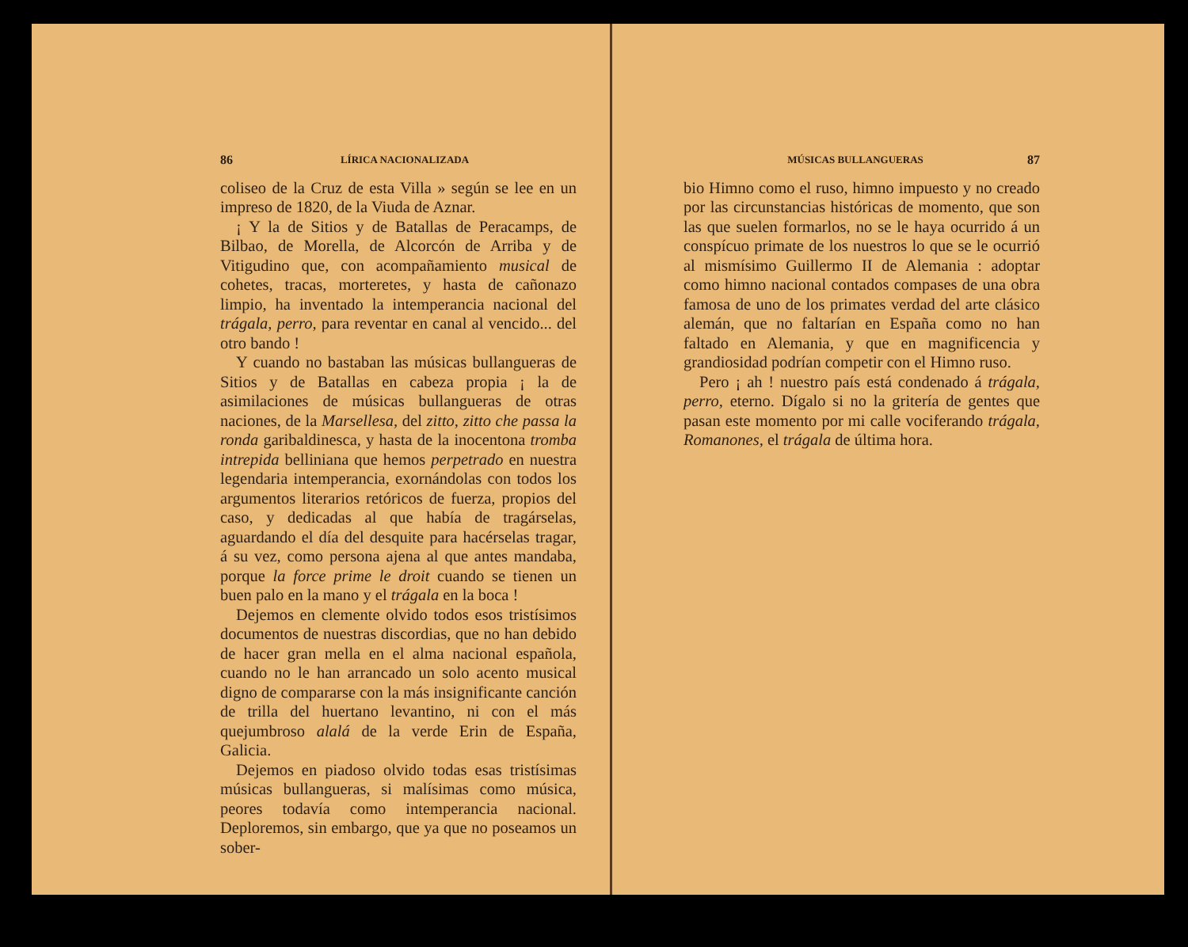86 LÍRICA NACIONALIZADA
coliseo de la Cruz de esta Villa » según se lee en un impreso de 1820, de la Viuda de Aznar.
¡ Y la de Sitios y de Batallas de Peracamps, de Bilbao, de Morella, de Alcorcón de Arriba y de Vitigudino que, con acompañamiento musical de cohetes, tracas, morteretes, y hasta de cañonazo limpio, ha inventado la intemperancia nacional del trágala, perro, para reventar en canal al vencido... del otro bando !
Y cuando no bastaban las músicas bullangueras de Sitios y de Batallas en cabeza propia ¡ la de asimilaciones de músicas bullangueras de otras naciones, de la Marsellesa, del zitto, zitto che passa la ronda garibaldinesca, y hasta de la inocentona tromba intrepida belliniana que hemos perpetrado en nuestra legendaria intemperancia, exornándolas con todos los argumentos literarios retóricos de fuerza, propios del caso, y dedicadas al que había de tragárselas, aguardando el día del desquite para hacérselas tragar, á su vez, como persona ajena al que antes mandaba, porque la force prime le droit cuando se tienen un buen palo en la mano y el trágala en la boca !
Dejemos en clemente olvido todos esos tristísimos documentos de nuestras discordias, que no han debido de hacer gran mella en el alma nacional española, cuando no le han arrancado un solo acento musical digno de compararse con la más insignificante canción de trilla del huertano levantino, ni con el más quejumbroso alalá de la verde Erin de España, Galicia.
Dejemos en piadoso olvido todas esas tristísimas músicas bullangueras, si malísimas como música, peores todavía como intemperancia nacional. Deploremos, sin embargo, que ya que no poseamos un sober-
MÚSICAS BULLANGUERAS 87
bio Himno como el ruso, himno impuesto y no creado por las circunstancias históricas de momento, que son las que suelen formarlos, no se le haya ocurrido á un conspícuo primate de los nuestros lo que se le ocurrió al mismísimo Guillermo II de Alemania : adoptar como himno nacional contados compases de una obra famosa de uno de los primates verdad del arte clásico alemán, que no faltarían en España como no han faltado en Alemania, y que en magnificencia y grandiosidad podrían competir con el Himno ruso.
Pero ¡ ah ! nuestro país está condenado á trágala, perro, eterno. Dígalo si no la gritería de gentes que pasan este momento por mi calle vociferando trágala, Romanones, el trágala de última hora.